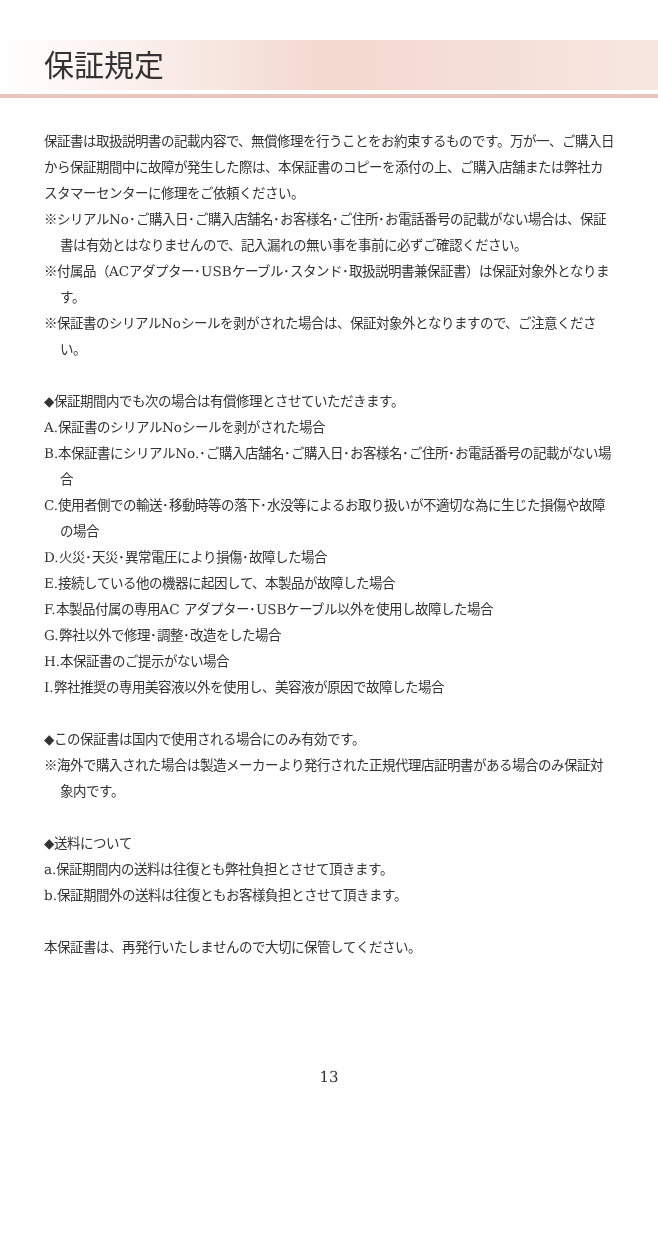保証規定
保証書は取扱説明書の記載内容で、無償修理を行うことをお約束するものです。万が一、ご購入日から保証期間中に故障が発生した際は、本保証書のコピーを添付の上、ご購入店舗または弊社カスタマーセンターに修理をご依頼ください。
※シリアルNo･ご購入日･ご購入店舗名･お客様名･ご住所･お電話番号の記載がない場合は、保証書は有効とはなりませんので、記入漏れの無い事を事前に必ずご確認ください。
※付属品（ACアダプター･USBケーブル･スタンド･取扱説明書兼保証書）は保証対象外となります。
※保証書のシリアルNoシールを剥がされた場合は、保証対象外となりますので、ご注意ください。
◆保証期間内でも次の場合は有償修理とさせていただきます。
A.保証書のシリアルNoシールを剥がされた場合
B.本保証書にシリアルNo.･ご購入店舗名･ご購入日･お客様名･ご住所･お電話番号の記載がない場合
C.使用者側での輸送･移動時等の落下･水没等によるお取り扱いが不適切な為に生じた損傷や故障の場合
D.火災･天災･異常電圧により損傷･故障した場合
E.接続している他の機器に起因して、本製品が故障した場合
F.本製品付属の専用AC アダプター･USBケーブル以外を使用し故障した場合
G.弊社以外で修理･調整･改造をした場合
H.本保証書のご提示がない場合
I.弊社推奨の専用美容液以外を使用し、美容液が原因で故障した場合
◆この保証書は国内で使用される場合にのみ有効です。
※海外で購入された場合は製造メーカーより発行された正規代理店証明書がある場合のみ保証対象内です。
◆送料について
a.保証期間内の送料は往復とも弊社負担とさせて頂きます。
b.保証期間外の送料は往復ともお客様負担とさせて頂きます。
本保証書は、再発行いたしませんので大切に保管してください。
13